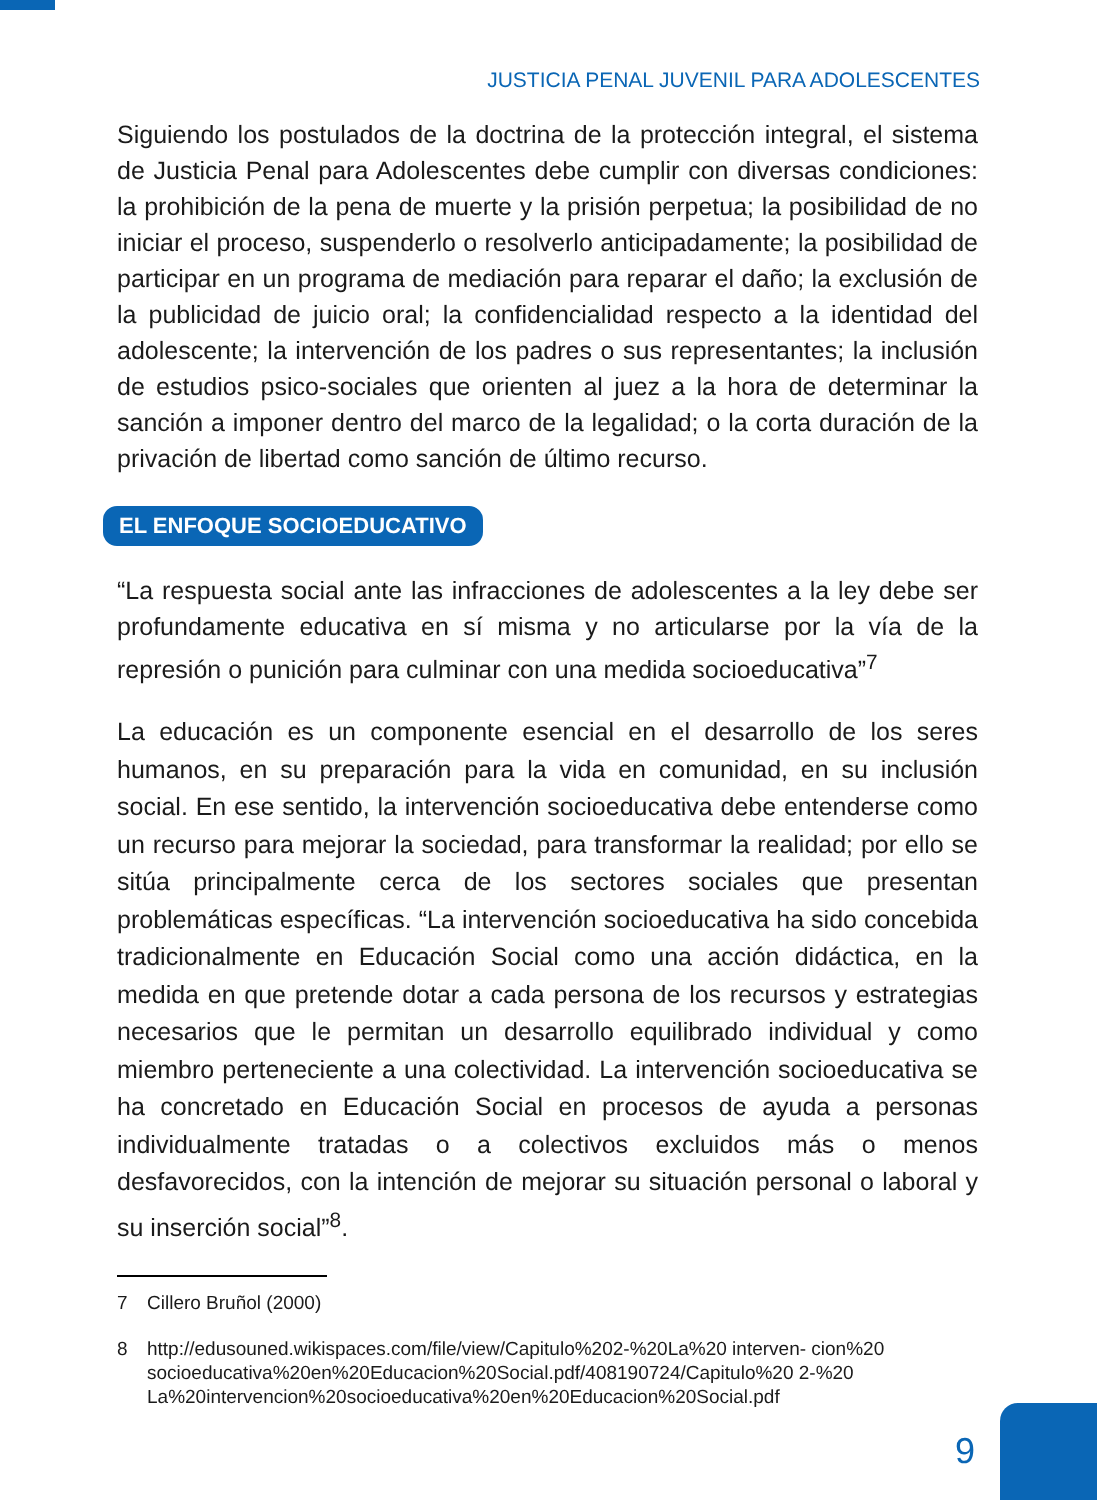JUSTICIA PENAL JUVENIL PARA ADOLESCENTES
Siguiendo los postulados de la doctrina de la protección integral, el sistema de Justicia Penal para Adolescentes debe cumplir con diversas condiciones: la prohibición de la pena de muerte y la prisión perpetua; la posibilidad de no iniciar el proceso, suspenderlo o resolverlo anticipadamente; la posibilidad de participar en un programa de mediación para reparar el daño; la exclusión de la publicidad de juicio oral; la confidencialidad respecto a la identidad del adolescente; la intervención de los padres o sus representantes; la inclusión de estudios psico-sociales que orienten al juez a la hora de determinar la sanción a imponer dentro del marco de la legalidad; o la corta duración de la privación de libertad como sanción de último recurso.
EL ENFOQUE SOCIOEDUCATIVO
“La respuesta social ante las infracciones de adolescentes a la ley debe ser profundamente educativa en sí misma y no articularse por la vía de la represión o punición para culminar con una medida socioeducativa”<sup>7</sup>
La educación es un componente esencial en el desarrollo de los seres humanos, en su preparación para la vida en comunidad, en su inclusión social. En ese sentido, la intervención socioeducativa debe entenderse como un recurso para mejorar la sociedad, para transformar la realidad; por ello se sitúa principalmente cerca de los sectores sociales que presentan problemáticas específicas. “La intervención socioeducativa ha sido concebida tradicionalmente en Educación Social como una acción didáctica, en la medida en que pretende dotar a cada persona de los recursos y estrategias necesarios que le permitan un desarrollo equilibrado individual y como miembro perteneciente a una colectividad. La intervención socioeducativa se ha concretado en Educación Social en procesos de ayuda a personas individualmente tratadas o a colectivos excluidos más o menos desfavorecidos, con la intención de mejorar su situación personal o laboral y su inserción social”<sup>8</sup>.
7 Cillero Bruñol (2000)
8 http://edusouned.wikispaces.com/file/view/Capitulo%202-%20La%20 interven- cion%20 socioeducativa%20en%20Educacion%20Social.pdf/408190724/Capitulo%20 2-%20 La%20intervencion%20socioeducativa%20en%20Educacion%20Social.pdf
9